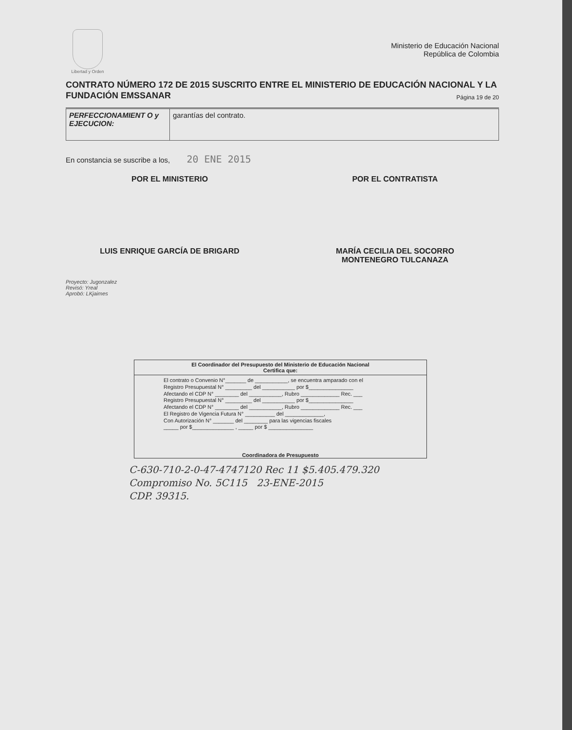Libertad y Orden
Ministerio de Educación Nacional
República de Colombia
CONTRATO NÚMERO 172 DE 2015 SUSCRITO ENTRE EL MINISTERIO DE EDUCACIÓN NACIONAL Y LA FUNDACIÓN EMSSANAR
Página 19 de 20
| PERFECCIONAMIENT O y EJECUCION: | garantías del contrato. |
En constancia se suscribe a los, 20 ENE 2015
POR EL MINISTERIO
LUIS ENRIQUE GARCÍA DE BRIGARD
POR EL CONTRATISTA
MARÍA CECILIA DEL SOCORRO
MONTENEGRO TULCANAZA
Proyecto: Jugonzalez
Revisó: Yreal
Aprobó: LKjaimes
El Coordinador del Presupuesto del Ministerio de Educación Nacional
Certifica que:
El contrato o Convenio N°_______ de ___________, se encuentra amparado con el
Registro Presupuestal N° _________ del ___________ por $_______________
Afectando el CDP N° ________ del ___________, Rubro _____________ Rec. ___
Registro Presupuestal N° _________ del ___________ por $_______________
Afectando el CDP N° ________ del ___________, Rubro _____________ Rec. ___
El Registro de Vigencia Futura N° __________ del _____________,
Con Autorización N° _______ del ________ para las vigencias fiscales
_____ por $______________ , _____ por $ _______________
Coordinadora de Presupuesto
C-630-710-2-0-47-4747120 Rec 11 $5.405.479.320
Compromiso No. 5C115 23-ENE-2015
CDP. 39315.